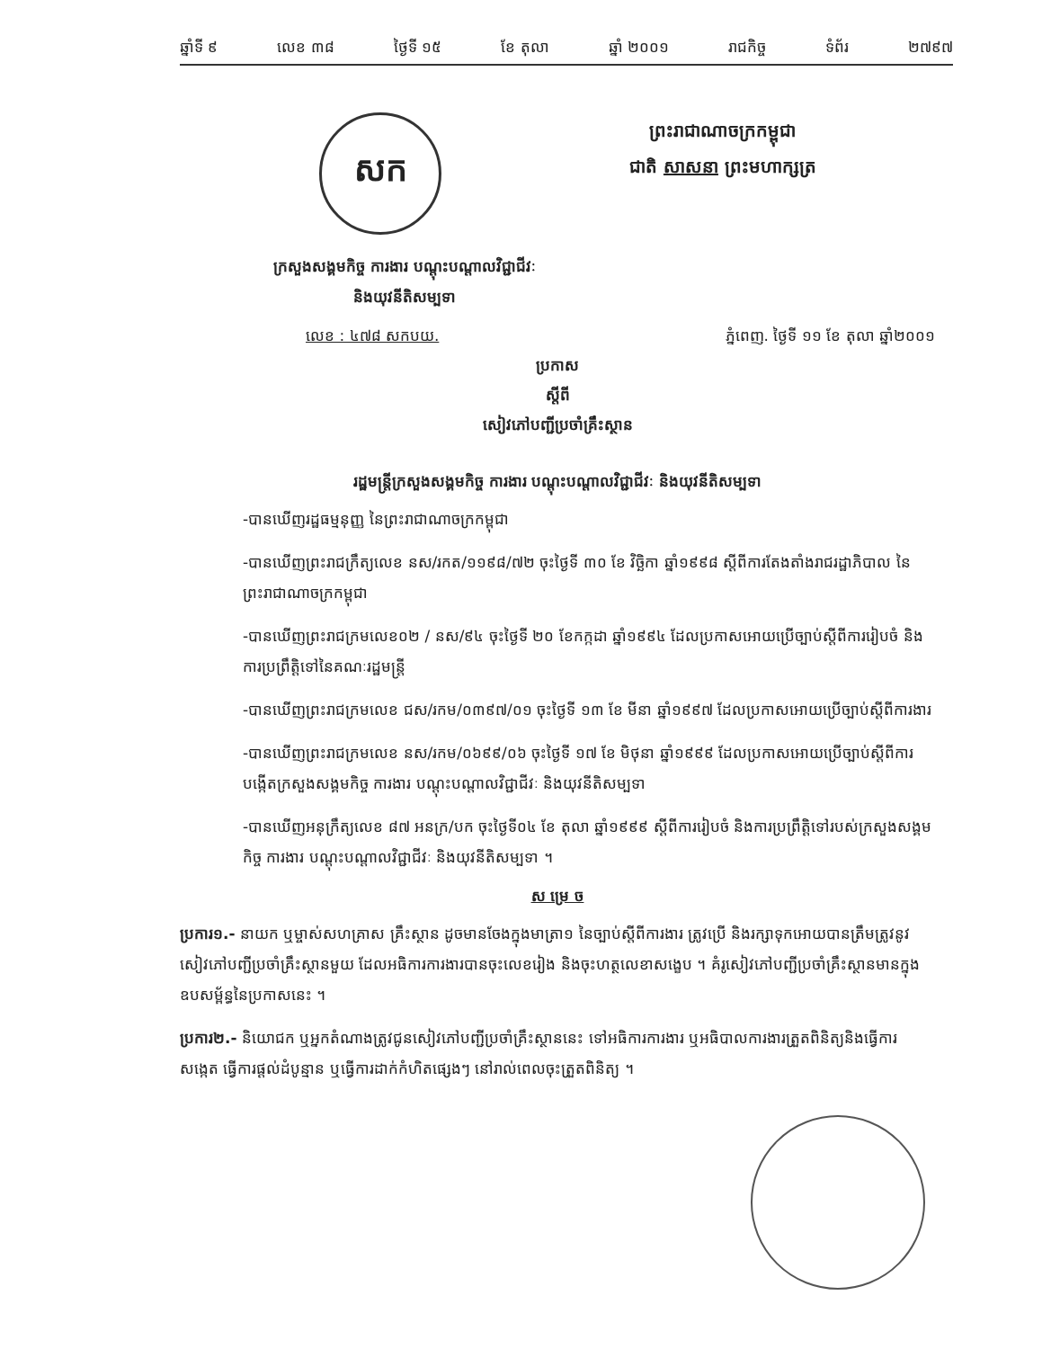ឆ្នាំទី ៩ លេខ ៣៨ ថ្ងៃទី ១៥ ខែ តុលា ឆ្នាំ ២០០១ រាជកិច្ច ទំព័រ ២៧៩៧
សក
ព្រះរាជាណាចក្រកម្ពុជា
ជាតិ សាសនា ព្រះមហាក្សត្រ
ក្រសួងសង្គមកិច្ច ការងារ បណ្តុះបណ្តាលវិជ្ជាជីវៈ
និងយុវនីតិសម្បទា
លេខ : ៤៧៨ សកបយ. ភ្នំពេញ. ថ្ងៃទី ១១ ខែ តុលា ឆ្នាំ២០០១
ប្រកាស
ស្តីពី
សៀវភៅបញ្ជីប្រចាំគ្រឹះស្ថាន
រដ្ឋមន្ត្រីក្រសួងសង្គមកិច្ច ការងារ បណ្តុះបណ្តាលវិជ្ជាជីវៈ និងយុវនីតិសម្បទា
-បានឃើញរដ្ឋធម្មនុញ្ញ នៃព្រះរាជាណាចក្រកម្ពុជា
-បានឃើញព្រះរាជក្រឹត្យលេខ នស/រកត/១១៩៨/៧២ ចុះថ្ងៃទី ៣០ ខែ វិច្ឆិកា ឆ្នាំ១៩៩៨ ស្តីពីការតែងតាំងរាជរដ្ឋាភិបាល នៃព្រះរាជាណាចក្រកម្ពុជា
-បានឃើញព្រះរាជក្រមលេខ០២ / នស/៩៤ ចុះថ្ងៃទី ២០ ខែកក្កដា ឆ្នាំ១៩៩៤ ដែលប្រកាសអោយប្រើច្បាប់ស្តីពីការរៀបចំ និងការប្រព្រឹត្តិទៅនៃគណៈរដ្ឋមន្ត្រី
-បានឃើញព្រះរាជក្រមលេខ ជស/រកម/០៣៩៧/០១ ចុះថ្ងៃទី ១៣ ខែ មីនា ឆ្នាំ១៩៩៧ ដែលប្រកាសអោយប្រើច្បាប់ស្តីពីការងារ
-បានឃើញព្រះរាជក្រមលេខ នស/រកម/០៦៩៩/០៦ ចុះថ្ងៃទី ១៧ ខែ មិថុនា ឆ្នាំ១៩៩៩ ដែលប្រកាសអោយប្រើច្បាប់ស្តីពីការបង្កើតក្រសួងសង្គមកិច្ច ការងារ បណ្តុះបណ្តាលវិជ្ជាជីវៈ និងយុវនីតិសម្បទា
-បានឃើញអនុក្រឹត្យលេខ ៨៧ អនក្រ/បក ចុះថ្ងៃទី០៤ ខែ តុលា ឆ្នាំ១៩៩៩ ស្តីពីការរៀបចំ និងការប្រព្រឹត្តិទៅរបស់ក្រសួងសង្គមកិច្ច ការងារ បណ្តុះបណ្តាលវិជ្ជាជីវៈ និងយុវនីតិសម្បទា ។
ស ម្រេ ច
ប្រការ១.- នាយក ឬម្ចាស់សហគ្រាស គ្រឹះស្ថាន ដូចមានចែងក្នុងមាត្រា១ នៃច្បាប់ស្តីពីការងារ ត្រូវប្រើ និងរក្សាទុកអោយបានត្រឹមត្រូវនូវសៀវភៅបញ្ជីប្រចាំគ្រឹះស្ថានមួយ ដែលអធិការការងារបានចុះលេខរៀង និងចុះហត្ថលេខាសង្ខេប ។ គំរូសៀវភៅបញ្ជីប្រចាំគ្រឹះស្ថានមានក្នុងឧបសម្ព័ន្ធនៃប្រកាសនេះ ។
ប្រការ២.- និយោជក ឬអ្នកតំណាងត្រូវជូនសៀវភៅបញ្ជីប្រចាំគ្រឹះស្ថាននេះ ទៅអធិការការងារ ឬអធិបាលការងារត្រួតពិនិត្យនិងធ្វើការសង្កេត ធ្វើការផ្តល់ដំបូន្មាន ឬធ្វើការដាក់កំហិតផ្សេងៗ នៅរាល់ពេលចុះត្រួតពិនិត្យ ។